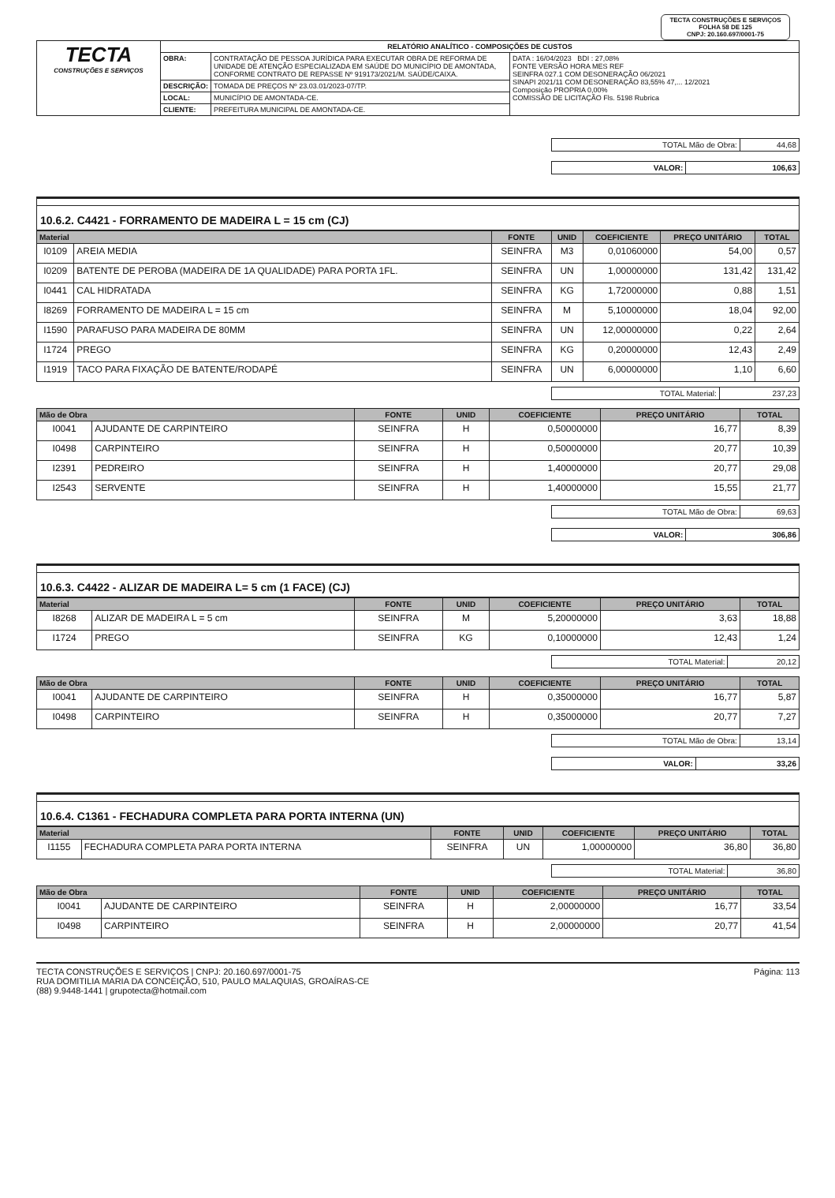TECTA CONSTRUÇÕES E SERVIÇOS
FOLHA 58 DE 125
CNPJ: 20.160.697/0001-75
| TECTA CONSTRUÇÕES E SERVIÇOS | RELATÓRIO ANALÍTICO - COMPOSIÇÕES DE CUSTOS | | |
| | OBRA: | CONTRATAÇÃO DE PESSOA JURÍDICA PARA EXECUTAR OBRA DE REFORMA DE UNIDADE DE ATENÇÃO ESPECIALIZADA EM SAÚDE DO MUNICÍPIO DE AMONTADA, CONFORME CONTRATO DE REPASSE Nº 919173/2021/M. SAÚDE/CAIXA. | DATA : 16/04/2023 BDI : 27,08% FONTE VERSÃO HORA MES REF SEINFRA 027.1 COM DESONERAÇÃO 06/2021 SINAPI 2021/11 COM DESONERAÇÃO 83,55% 47,... 12/2021 Composição PROPRIA 0,00% COMISSÃO DE LICITAÇÃO Fls. 5198 Rubrica |
| | DESCRIÇÃO: | TOMADA DE PREÇOS Nº 23.03.01/2023-07/TP. | |
| | LOCAL: | MUNICÍPIO DE AMONTADA-CE. | |
| | CLIENTE: | PREFEITURA MUNICIPAL DE AMONTADA-CE. | |
| TOTAL Mão de Obra: | 44,68 |
| VALOR: | 106,63 |
10.6.2. C4421 - FORRAMENTO DE MADEIRA L = 15 cm (CJ)
| Material | | FONTE | UNID | COEFICIENTE | PREÇO UNITÁRIO | TOTAL |
| --- | --- | --- | --- | --- | --- | --- |
| I0109 | AREIA MEDIA | SEINFRA | M3 | 0,01060000 | 54,00 | 0,57 |
| I0209 | BATENTE DE PEROBA (MADEIRA DE 1A QUALIDADE) PARA PORTA 1FL. | SEINFRA | UN | 1,00000000 | 131,42 | 131,42 |
| I0441 | CAL HIDRATADA | SEINFRA | KG | 1,72000000 | 0,88 | 1,51 |
| I8269 | FORRAMENTO DE MADEIRA L = 15 cm | SEINFRA | M | 5,10000000 | 18,04 | 92,00 |
| I1590 | PARAFUSO PARA MADEIRA DE 80MM | SEINFRA | UN | 12,00000000 | 0,22 | 2,64 |
| I1724 | PREGO | SEINFRA | KG | 0,20000000 | 12,43 | 2,49 |
| I1919 | TACO PARA FIXAÇÃO DE BATENTE/RODAPÉ | SEINFRA | UN | 6,00000000 | 1,10 | 6,60 |
| TOTAL Material: | 237,23 |
| Mão de Obra | | FONTE | UNID | COEFICIENTE | PREÇO UNITÁRIO | TOTAL |
| --- | --- | --- | --- | --- | --- | --- |
| I0041 | AJUDANTE DE CARPINTEIRO | SEINFRA | H | 0,50000000 | 16,77 | 8,39 |
| I0498 | CARPINTEIRO | SEINFRA | H | 0,50000000 | 20,77 | 10,39 |
| I2391 | PEDREIRO | SEINFRA | H | 1,40000000 | 20,77 | 29,08 |
| I2543 | SERVENTE | SEINFRA | H | 1,40000000 | 15,55 | 21,77 |
| TOTAL Mão de Obra: | 69,63 |
| VALOR: | 306,86 |
10.6.3. C4422 - ALIZAR DE MADEIRA L= 5 cm (1 FACE) (CJ)
| Material | | FONTE | UNID | COEFICIENTE | PREÇO UNITÁRIO | TOTAL |
| --- | --- | --- | --- | --- | --- | --- |
| I8268 | ALIZAR DE MADEIRA L = 5 cm | SEINFRA | M | 5,20000000 | 3,63 | 18,88 |
| I1724 | PREGO | SEINFRA | KG | 0,10000000 | 12,43 | 1,24 |
| TOTAL Material: | 20,12 |
| Mão de Obra | | FONTE | UNID | COEFICIENTE | PREÇO UNITÁRIO | TOTAL |
| --- | --- | --- | --- | --- | --- | --- |
| I0041 | AJUDANTE DE CARPINTEIRO | SEINFRA | H | 0,35000000 | 16,77 | 5,87 |
| I0498 | CARPINTEIRO | SEINFRA | H | 0,35000000 | 20,77 | 7,27 |
| TOTAL Mão de Obra: | 13,14 |
| VALOR: | 33,26 |
10.6.4. C1361 - FECHADURA COMPLETA PARA PORTA INTERNA (UN)
| Material | | FONTE | UNID | COEFICIENTE | PREÇO UNITÁRIO | TOTAL |
| --- | --- | --- | --- | --- | --- | --- |
| I1155 | FECHADURA COMPLETA PARA PORTA INTERNA | SEINFRA | UN | 1,00000000 | 36,80 | 36,80 |
| TOTAL Material: | 36,80 |
| Mão de Obra | | FONTE | UNID | COEFICIENTE | PREÇO UNITÁRIO | TOTAL |
| --- | --- | --- | --- | --- | --- | --- |
| I0041 | AJUDANTE DE CARPINTEIRO | SEINFRA | H | 2,00000000 | 16,77 | 33,54 |
| I0498 | CARPINTEIRO | SEINFRA | H | 2,00000000 | 20,77 | 41,54 |
TECTA CONSTRUÇÕES E SERVIÇOS | CNPJ: 20.160.697/0001-75
RUA DOMITILIA MARIA DA CONCEIÇÃO, 510, PAULO MALAQUIAS, GROAÍRAS-CE
(88) 9.9448-1441 | grupotecta@hotmail.com
Página: 113